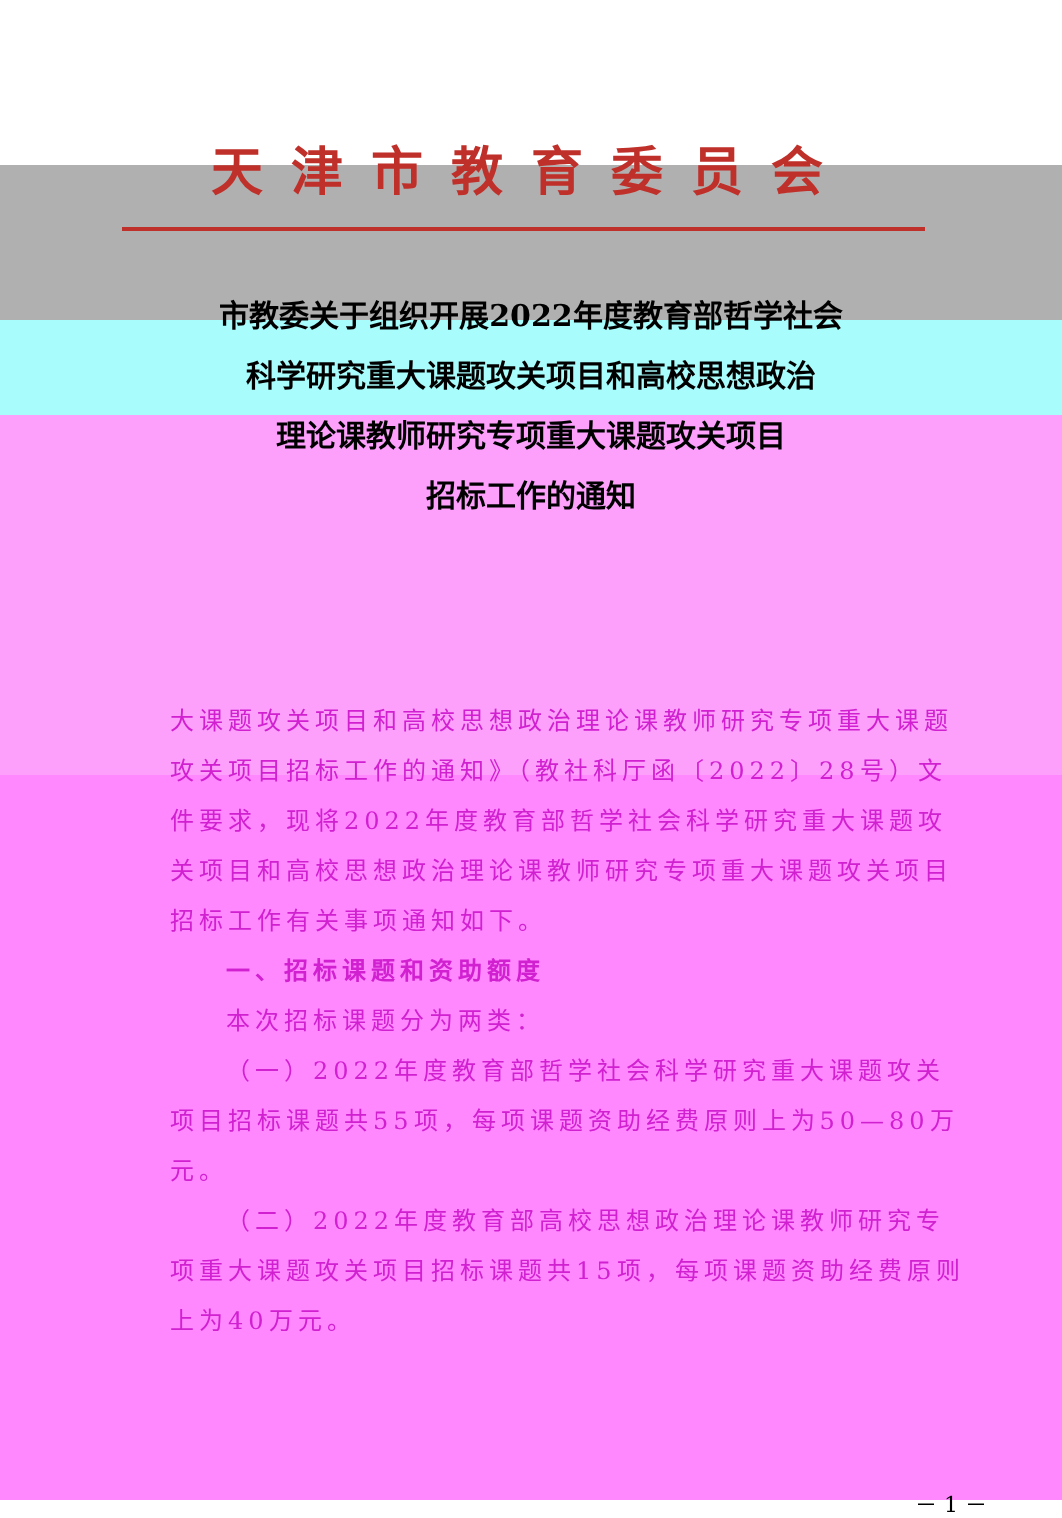天津市教育委员会
市教委关于组织开展2022年度教育部哲学社会
科学研究重大课题攻关项目和高校思想政治
理论课教师研究专项重大课题攻关项目
招标工作的通知
大课题攻关项目和高校思想政治理论课教师研究专项重大课题攻关项目招标工作的通知》（教社科厅函〔2022〕28号）文件要求，现将2022年度教育部哲学社会科学研究重大课题攻关项目和高校思想政治理论课教师研究专项重大课题攻关项目招标工作有关事项通知如下。
一、招标课题和资助额度
本次招标课题分为两类：
（一）2022年度教育部哲学社会科学研究重大课题攻关项目招标课题共55项，每项课题资助经费原则上为50—80万元。
（二）2022年度教育部高校思想政治理论课教师研究专项重大课题攻关项目招标课题共15项，每项课题资助经费原则上为40万元。
－ 1 －